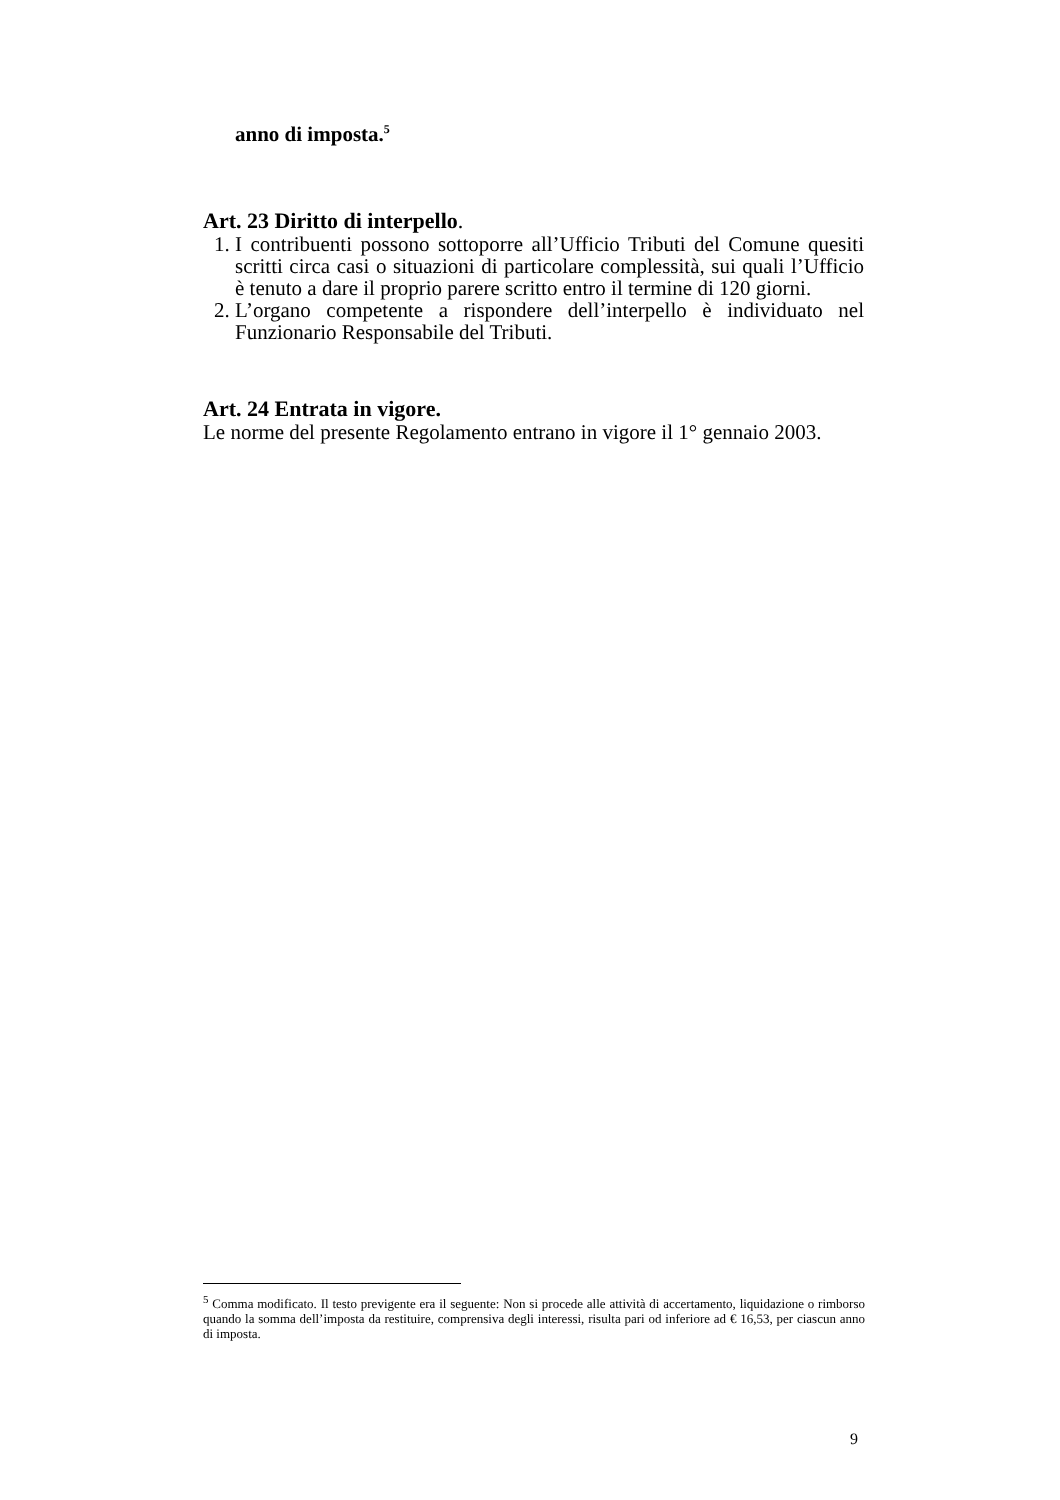anno di imposta.<sup>5</sup>
Art. 23 Diritto di interpello.
1. I contribuenti possono sottoporre all’Ufficio Tributi del Comune quesiti scritti circa casi o situazioni di particolare complessità, sui quali l’Ufficio è tenuto a dare il proprio parere scritto entro il termine di 120 giorni.
2. L’organo competente a rispondere dell’interpello è individuato nel Funzionario Responsabile del Tributi.
Art. 24 Entrata in vigore.
Le norme del presente Regolamento entrano in vigore il 1° gennaio 2003.
<sup>5</sup> Comma modificato. Il testo previgente era il seguente: Non si procede alle attività di accertamento, liquidazione o rimborso quando la somma dell’imposta da restituire, comprensiva degli interessi, risulta pari od inferiore ad € 16,53, per ciascun anno di imposta.
9